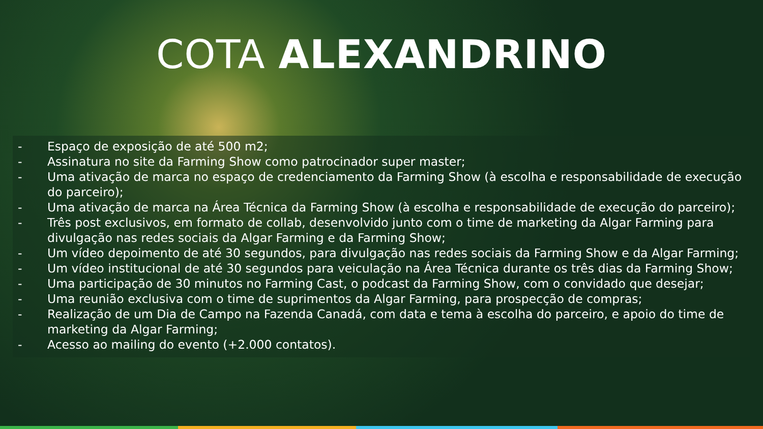COTA ALEXANDRINO
- Espaço de exposição de até 500 m2;
- Assinatura no site da Farming Show como patrocinador super master;
- Uma ativação de marca no espaço de credenciamento da Farming Show (à escolha e responsabilidade de execução do parceiro);
- Uma ativação de marca na Área Técnica da Farming Show (à escolha e responsabilidade de execução do parceiro);
- Três post exclusivos, em formato de collab, desenvolvido junto com o time de marketing da Algar Farming para divulgação nas redes sociais da Algar Farming e da Farming Show;
- Um vídeo depoimento de até 30 segundos, para divulgação nas redes sociais da Farming Show e da Algar Farming;
- Um vídeo institucional de até 30 segundos para veiculação na Área Técnica durante os três dias da Farming Show;
- Uma participação de 30 minutos no Farming Cast, o podcast da Farming Show, com o convidado que desejar;
- Uma reunião exclusiva com o time de suprimentos da Algar Farming, para prospecção de compras;
- Realização de um Dia de Campo na Fazenda Canadá, com data e tema à escolha do parceiro, e apoio do time de marketing da Algar Farming;
- Acesso ao mailing do evento (+2.000 contatos).